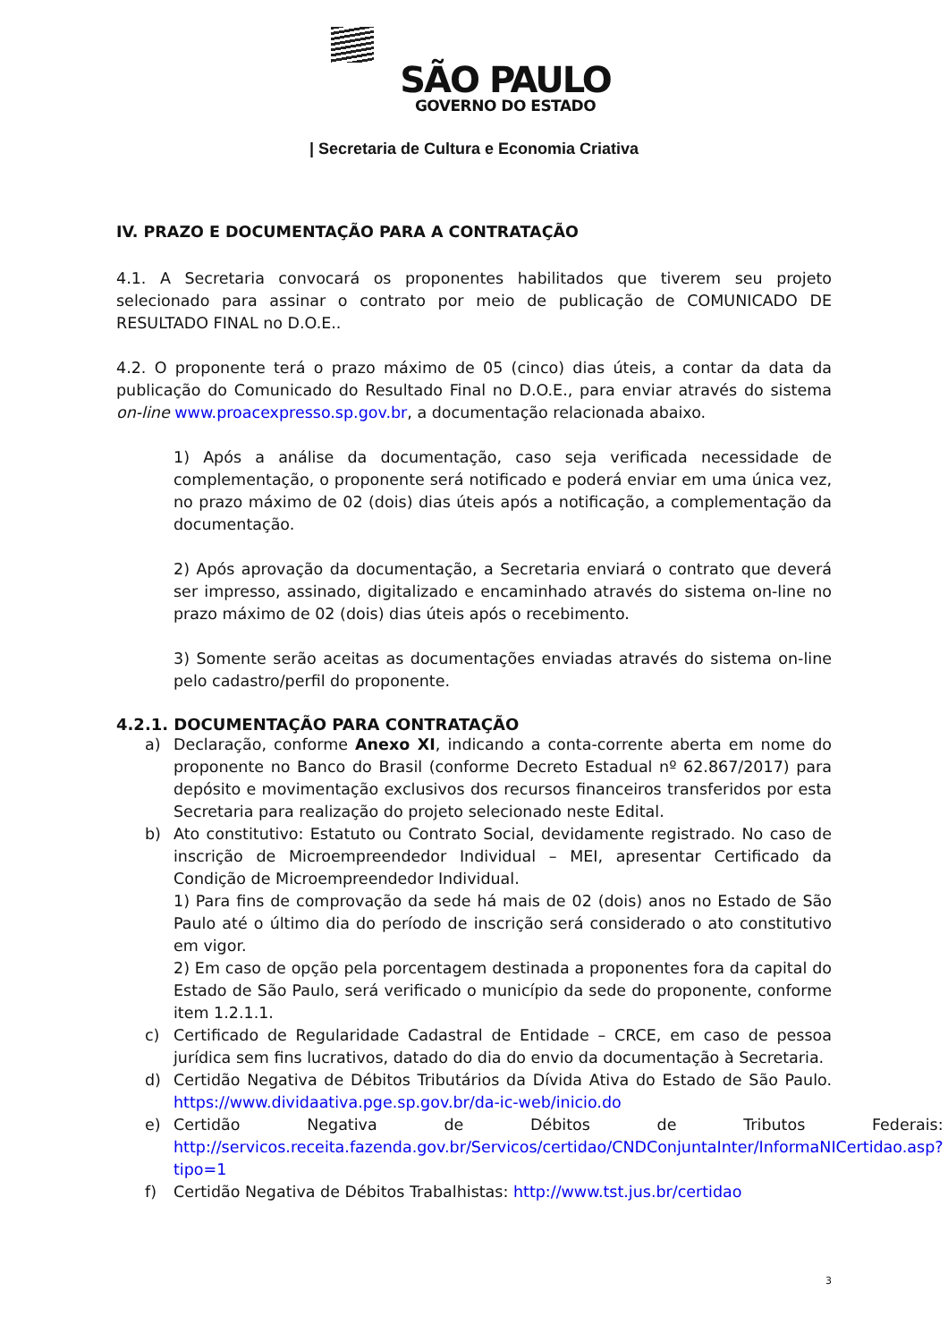SÃO PAULO
GOVERNO DO ESTADO
| Secretaria de Cultura e Economia Criativa
IV. PRAZO E DOCUMENTAÇÃO PARA A CONTRATAÇÃO
4.1. A Secretaria convocará os proponentes habilitados que tiverem seu projeto selecionado para assinar o contrato por meio de publicação de COMUNICADO DE RESULTADO FINAL no D.O.E..
4.2. O proponente terá o prazo máximo de 05 (cinco) dias úteis, a contar da data da publicação do Comunicado do Resultado Final no D.O.E., para enviar através do sistema on-line www.proacexpresso.sp.gov.br, a documentação relacionada abaixo.
1) Após a análise da documentação, caso seja verificada necessidade de complementação, o proponente será notificado e poderá enviar em uma única vez, no prazo máximo de 02 (dois) dias úteis após a notificação, a complementação da documentação.
2) Após aprovação da documentação, a Secretaria enviará o contrato que deverá ser impresso, assinado, digitalizado e encaminhado através do sistema on-line no prazo máximo de 02 (dois) dias úteis após o recebimento.
3) Somente serão aceitas as documentações enviadas através do sistema on-line pelo cadastro/perfil do proponente.
4.2.1. DOCUMENTAÇÃO PARA CONTRATAÇÃO
a) Declaração, conforme Anexo XI, indicando a conta-corrente aberta em nome do proponente no Banco do Brasil (conforme Decreto Estadual nº 62.867/2017) para depósito e movimentação exclusivos dos recursos financeiros transferidos por esta Secretaria para realização do projeto selecionado neste Edital.
b) Ato constitutivo: Estatuto ou Contrato Social, devidamente registrado. No caso de inscrição de Microempreendedor Individual – MEI, apresentar Certificado da Condição de Microempreendedor Individual.
1) Para fins de comprovação da sede há mais de 02 (dois) anos no Estado de São Paulo até o último dia do período de inscrição será considerado o ato constitutivo em vigor.
2) Em caso de opção pela porcentagem destinada a proponentes fora da capital do Estado de São Paulo, será verificado o município da sede do proponente, conforme item 1.2.1.1.
c) Certificado de Regularidade Cadastral de Entidade – CRCE, em caso de pessoa jurídica sem fins lucrativos, datado do dia do envio da documentação à Secretaria.
d) Certidão Negativa de Débitos Tributários da Dívida Ativa do Estado de São Paulo. https://www.dividaativa.pge.sp.gov.br/da-ic-web/inicio.do
e) Certidão Negativa de Débitos de Tributos Federais: http://servicos.receita.fazenda.gov.br/Servicos/certidao/CNDConjuntaInter/InformaNICertidao.asp?tipo=1
f) Certidão Negativa de Débitos Trabalhistas: http://www.tst.jus.br/certidao
3